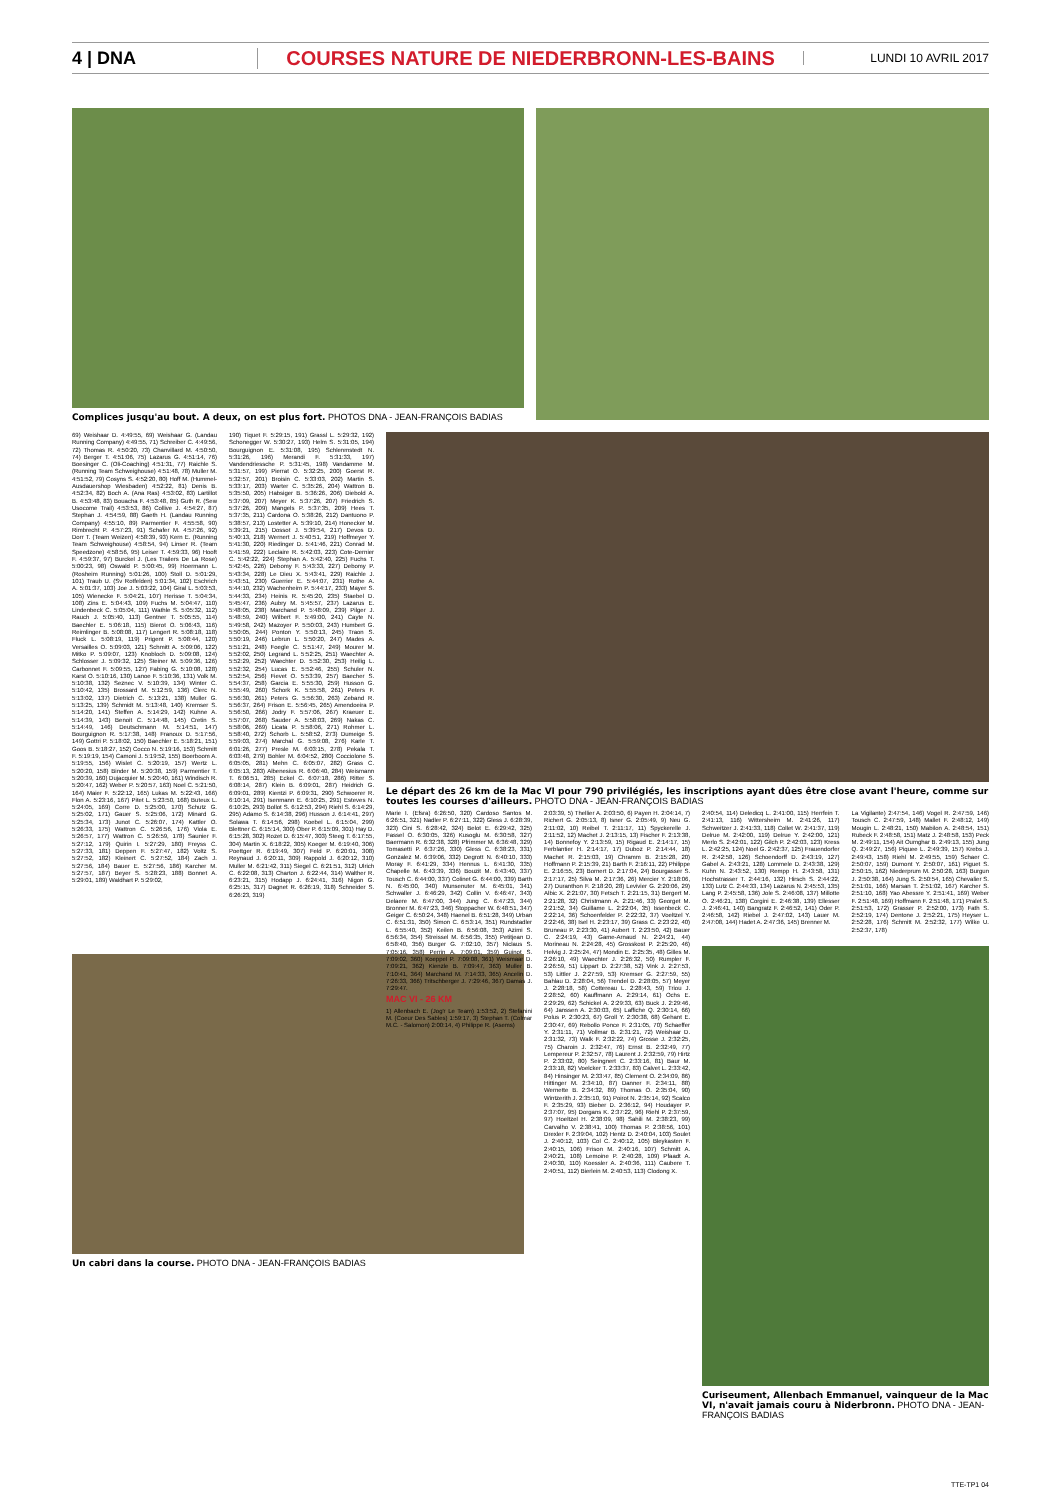4 | DNA
COURSES NATURE DE NIEDERBRONN-LES-BAINS
LUNDI 10 AVRIL 2017
Complices jusqu'au bout. A deux, on est plus fort. PHOTOS DNA - JEAN-FRANÇOIS BADIAS
69) Weishaar D. 4:49:55, 69) Weishaar G. (Landau Running Company) 4:49:55, 71) Schreiber C. 4:49:56, 72) Thomas R. 4:50:20, 73) Chanvillard M. 4:50:50, 74) Berger T. 4:51:06, 75) Lazarus G. 4:51:14, 76) Boesinger C. (Oli-Coaching) 4:51:31, 77) Raichle S. (Running Team Schweighouse) 4:51:48, 78) Muller M. 4:51:52, 79) Cosyns S. 4:52:20, 80) Hoff M. (Hummel-Ausdauershop Wiesbaden) 4:52:22, 81) Denis B. 4:52:34, 82) Boch A. (Ana Ras) 4:53:02, 83) Lartillot B. 4:53:48, 83) Bouacha F. 4:53:48, 85) Guth R. (Sew Usocome Trail) 4:53:53, 86) Collive J. 4:54:27, 87) Stephan J. 4:54:59, 88) Gaeth H. (Landau Running Company) 4:55:10, 89) Parmentier F. 4:55:58, 90) Rimbrecht P. 4:57:23, 91) Schafer M. 4:57:26, 92) Dorr T. (Team Weizen) 4:58:39, 93) Kern E. (Running Team Schweighouse) 4:58:54, 94) Linser R. (Team Speedzone) 4:58:56, 95) Leiser T. 4:59:33, 96) Hooft F. 4:59:37, 97) Burckel J. (Les Trailers De La Rose) 5:00:23, 98) Oswald P. 5:00:45, 99) Hoermann L. (Rosheim Running) 5:01:26, 100) Stoll D. 5:01:29, 101) Traub U. (Sv Rotfelden) 5:01:34, 102) Eschrich A. 5:01:37, 103) Joe J. 5:03:22, 104) Giral L. 5:03:53, 105) Wienecke F. 5:04:21, 107) Herisse T. 5:04:34, 108) Zins E. 5:04:43, 109) Fuchs M. 5:04:47, 110) Lindenbeck C. 5:05:04, 111) Wathle S. 5:05:32, 112) Rauch J. 5:05:40, 113) Gentner T. 5:05:55, 114) Baechler E. 5:06:18, 115) Bierot O. 5:06:43, 116) Reimlinger B. 5:08:08, 117) Lengert R. 5:08:18, 118) Fluck L. 5:08:19, 119) Prigent P. 5:08:44, 120) Versailles O. 5:09:03, 121) Schmitt A. 5:09:06, 122) Mitko P. 5:09:07, 123) Knobloch D. 5:09:08, 124) Schlosser J. 5:09:32, 125) Steiner M. 5:09:36, 126) Carbonnet F. 5:09:55, 127) Fabing G. 5:10:08, 128) Karst O. 5:10:16, 130) Lanoe F. 5:10:36, 131) Volk M. 5:10:38, 132) Seznec V. 5:10:39, 134) Winter C. 5:10:42, 135) Brossard M. 5:12:59, 136) Clerc N. 5:13:02, 137) Dietrich C. 5:13:21, 138) Muller G. 5:13:25, 139) Schmidt M. 5:13:48, 140) Kremser S. 5:14:20, 141) Steffen A. 5:14:29, 142) Kuhne A. 5:14:39, 143) Benoit C. 5:14:48, 145) Cretin S. 5:14:49, 146) Deutschmann M. 5:14:51, 147) Bourguignon R. 5:17:38, 148) Franoux D. 5:17:56, 149) Gottri P. 5:18:02, 150) Baechler E. 5:18:21, 151) Goos B. 5:18:27, 152) Cocco N. 5:19:16, 153) Schmitt F. 5:19:19, 154) Camoni J. 5:19:52, 155) Boerboom A. 5:19:55, 156) Wislet C. 5:20:19, 157) Wertz L. 5:20:20, 158) Binder M. 5:20:38, 159) Parmentier T. 5:20:39, 160) Dujacquier M. 5:20:40, 161) Windisch R. 5:20:47, 162) Weber P. 5:20:57, 163) Noel C. 5:21:50, 164) Maier F. 5:22:12, 165) Lukas M. 5:22:43, 166) Flon A. 5:23:16, 167) Pitet L. 5:23:50, 168) Buteux L. 5:24:05, 169) Corre D. 5:25:00, 170) Schutz G. 5:25:02, 171) Gauer S. 5:25:06, 172) Minard G. 5:25:34, 173) Junot C. 5:26:07, 174) Kattler O. 5:26:33, 175) Wattron C. 5:26:56, 176) Viola E. 5:26:57, 177) Wattron C. 5:26:59, 178) Saunier F. 5:27:12, 179) Quirin I. 5:27:29, 180) Freyss C. 5:27:33, 181) Deppen F. 5:27:47, 182) Voltz S. 5:27:52, 182) Kleinert C. 5:27:52, 184) Zach J. 5:27:56, 184) Bauer E. 5:27:56, 186) Karcher M. 5:27:57, 187) Beyer S. 5:28:23, 188) Bonnet A. 5:29:01, 189) Waldhart P. 5:29:02,
190) Tiquet F. 5:29:15, 191) Grassl L. 5:29:32, 192) Schonegger W. 5:30:27, 193) Helm S. 5:31:05, 194) Bourguignon E. 5:31:08, 195) Schlenmstedt N. 5:31:26, 196) Merandi F. 5:31:33, 197) Vandendriessche P. 5:31:45, 198) Vandamme M. 5:31:57, 199) Pierrat O. 5:32:25, 200) Goerst R. 5:32:57, 201) Broisin C. 5:33:03, 202) Martin S. 5:33:17, 203) Warter C. 5:35:26, 204) Wattron B. 5:35:50, 205) Habsiger B. 5:36:26, 206) Diebold A. 5:37:09, 207) Meyer K. 5:37:26, 207) Friedrich S. 5:37:26, 209) Mangels P. 5:37:35, 209) Hees T. 5:37:35, 211) Cardona O. 5:38:26, 212) Dantuono P. 5:38:57, 213) Lostetter A. 5:39:10, 214) Honecker M. 5:39:21, 215) Dossot J. 5:39:54, 217) Devos D. 5:40:13, 218) Wernert J. 5:40:51, 219) Hoffmeyer Y. 5:41:30, 220) Riedinger D. 5:41:46, 221) Conrad M. 5:41:59, 222) Leclaire R. 5:42:03, 223) Cote-Dernier C. 5:42:22, 224) Stephan A. 5:42:40, 225) Fuchs T. 5:42:45, 226) Debomy F. 5:43:33, 227) Debomy P. 5:43:34, 228) Le Dieu X. 5:43:41, 229) Raichle J. 5:43:51, 230) Guerrier E. 5:44:07, 231) Rothe A. 5:44:10, 232) Wachenheim P. 5:44:17, 233) Mayer S. 5:44:33, 234) Heinis R. 5:45:20, 235) Staebel D. 5:45:47, 236) Aubry M. 5:45:57, 237) Lazarus E. 5:48:05, 238) Marchand P. 5:48:09, 239) Pilger J. 5:48:59, 240) Wilbert F. 5:49:00, 241) Cayte N. 5:49:58, 242) Mazoyer P. 5:50:03, 243) Humbert G. 5:50:05, 244) Ponton Y. 5:50:13, 245) Traon S. 5:50:19, 246) Lebrun L. 5:50:20, 247) Mades A. 5:51:21, 248) Foegle C. 5:51:47, 249) Mourer M. 5:52:02, 250) Legrand L. 5:52:25, 251) Waechter A. 5:52:29, 252) Waechter D. 5:52:30, 253) Heilig L. 5:52:32, 254) Lucas E. 5:52:46, 255) Schuler N. 5:52:54, 256) Fievet O. 5:53:39, 257) Baecher S. 5:54:37, 258) Garcia E. 5:55:30, 259) Husson G. 5:55:49, 260) Schork K. 5:55:58, 261) Peters F. 5:56:30, 261) Peters G. 5:56:30, 263) Zeband R. 5:56:37, 264) Frison E. 5:56:45, 265) Amendoeira P. 5:56:50, 266) Jodry F. 5:57:06, 267) Kraeuer E. 5:57:07, 268) Sauder A. 5:58:03, 269) Nakas C. 5:58:06, 269) Licata P. 5:58:06, 271) Rohmer L. 5:58:40, 272) Schorb L. 5:58:52, 273) Dumeige S. 5:59:03, 274) Marchal G. 5:59:08, 276) Karle T. 6:01:26, 277) Presle M. 6:03:15, 278) Pekala T. 6:03:48, 279) Bohler M. 6:04:52, 280) Cocciolone S. 6:05:05, 281) Mehn C. 6:05:07, 282) Grass C. 6:05:13, 283) Albenesius R. 6:06:40, 284) Weismann T. 6:06:51, 285) Eckel C. 6:07:18, 286) Ritter S. 6:08:14, 287) Klein B. 6:09:01, 287) Heidrich G. 6:09:01, 289) Kientzi P. 6:09:31, 290) Schwoerer R. 6:10:14, 291) Isenmann E. 6:10:25, 291) Esteves N. 6:10:25, 293) Bollot S. 6:12:53, 294) Riehl S. 6:14:29, 295) Adamo S. 6:14:38, 296) Husson J. 6:14:41, 297) Solawa T. 6:14:56, 298) Koebel L. 6:15:04, 299) Blettner C. 6:15:14, 300) Ober P. 6:15:09, 301) Hay D. 6:15:28, 302) Rozet D. 6:15:47, 303) Steeg T. 6:17:55, 304) Martin X. 6:18:22, 305) Koeger M. 6:19:40, 306) Poettger R. 6:19:49, 307) Feld P. 6:20:01, 308) Reynaud J. 6:20:11, 309) Rappold J. 6:20:12, 310) Muller M. 6:21:42, 311) Siegel C. 6:21:51, 312) Ulrich C. 6:22:08, 313) Charton J. 6:22:44, 314) Walther R. 6:23:21, 315) Hodapp J. 6:24:41, 316) Nigon G. 6:25:15, 317) Dagnet R. 6:26:19, 318) Schneider S. 6:26:23, 319)
Le départ des 26 km de la Mac VI pour 790 privilégiés, les inscriptions ayant dûes être close avant l'heure, comme sur toutes les courses d'ailleurs. PHOTO DNA - JEAN-FRANÇOIS BADIAS
Marie I. (Efsra) 6:26:50, 320) Cardoso Santos M. 6:26:51, 321) Nadler P. 6:27:11, 322) Gless J. 6:28:39, 323) Cini S. 6:28:42, 324) Belot E. 6:29:42, 325) Fassel O. 6:30:05, 326) Kusoglu M. 6:30:58, 327) Baermann R. 6:32:38, 328) Pfrimmer M. 6:36:48, 329) Tomasetti P. 6:37:26, 330) Gless C. 6:38:23, 331) Gonzalez M. 6:39:06, 332) Degrott N. 6:40:10, 333) Moray F. 6:41:29, 334) Hennus L. 6:41:30, 335) Chapelle M. 6:43:39, 336) Bouzit M. 6:43:40, 337) Tousch C. 6:44:00, 337) Colinet G. 6:44:00, 339) Barth N. 6:45:00, 340) Munsenuter M. 6:45:01, 341) Schwaller J. 6:46:29, 342) Collin V. 6:46:47, 343) Delaere M. 6:47:00, 344) Jung C. 6:47:23, 344) Bronner M. 6:47:23, 346) Stoppacher W. 6:48:51, 347) Geiger C. 6:50:24, 348) Haenel B. 6:51:28, 349) Urban C. 6:51:31, 350) Simon C. 6:53:14, 351) Rundstadler L. 6:55:40, 352) Keilen B. 6:56:08, 353) Azimi S. 6:56:34, 354) Streissel M. 6:56:35, 355) Petitjean D. 6:58:40, 356) Burger G. 7:02:10, 357) Niclaus S. 7:05:16, 358) Perrin A. 7:09:01, 359) Guinot S. 7:09:02, 360) Koeppel P. 7:09:08, 361) Weismaar D. 7:09:21, 362) Kienzle B. 7:09:47, 363) Muller B. 7:10:41, 364) Marchand M. 7:14:33, 365) Ancelin D. 7:26:33, 366) Tritschberger J. 7:29:46, 367) Damas J. 7:29:47.
MAC VI - 26 KM
1) Allenbach E. (Jog'r Le Team) 1:53:52, 2) Stefanini M. (Coeur Des Sables) 1:59:17, 3) Stephan T. (Colmar M.C. - Salomon) 2:00:14, 4) Philippe R. (Asems)
2:03:39, 5) Thellier A. 2:03:50, 6) Payen H. 2:04:14, 7) Richert G. 2:05:13, 8) Isner G. 2:05:49, 9) Neu G. 2:11:02, 10) Reibel T. 2:11:17, 11) Spyckerelle J. 2:11:52, 12) Machet J. 2:13:15, 13) Fischer F. 2:13:38, 14) Bonnefoy Y. 2:13:59, 15) Rigaud E. 2:14:17, 15) Ferblantier H. 2:14:17, 17) Duboz P. 2:14:44, 18) Machet R. 2:15:03, 19) Chramm B. 2:15:28, 20) Hoffmann P. 2:15:39, 21) Barth F. 2:16:11, 22) Philippe E. 2:16:55, 23) Bornert D. 2:17:04, 24) Bourgasser S. 2:17:17, 25) Silva M. 2:17:36, 26) Mercier Y. 2:18:06, 27) Duranthon F. 2:18:20, 28) Levivier G. 2:20:06, 29) Albic X. 2:21:07, 30) Fetsch T. 2:21:15, 31) Bergert M. 2:21:28, 32) Christmann A. 2:21:46, 33) Georget M. 2:21:52, 34) Guillame L. 2:22:04, 35) Issenbeck C. 2:22:14, 36) Schoenfelder P. 2:22:32, 37) Voeltzel Y. 2:22:46, 38) Isel H. 2:23:17, 39) Grass C. 2:23:22, 40) Bruneau P. 2:23:30, 41) Aubert T. 2:23:50, 42) Bauer C. 2:24:19, 43) Game-Arnaud N. 2:24:21, 44) Morineau N. 2:24:28, 45) Grosskost P. 2:25:20, 46) Helvig J. 2:25:24, 47) Mondin E. 2:25:35, 48) Gilles M. 2:26:10, 49) Waechter J. 2:26:32, 50) Rumpler F. 2:26:59, 51) Lippart D. 2:27:38, 52) Vink J. 2:27:53, 53) Littler J. 2:27:59, 53) Kremser G. 2:27:59, 55) Bahlau D. 2:28:04, 56) Trendel D. 2:28:05, 57) Meyer J. 2:28:18, 58) Cottereau L. 2:28:43, 59) Triou J. 2:28:52, 60) Kauffmann A. 2:29:14, 61) Ochs E. 2:29:29, 62) Schickel A. 2:29:33, 63) Buck J. 2:29:46, 64) Janssen A. 2:30:03, 65) Laffiche Q. 2:30:14, 66) Polus P. 2:30:23, 67) Groll Y. 2:30:38, 68) Gehant E. 2:30:47, 69) Rebollo Ponce F. 2:31:05, 70) Schaeffer Y. 2:31:11, 71) Vollmar B. 2:31:21, 72) Weishaar D. 2:31:32, 73) Walk F. 2:32:22, 74) Grosse J. 2:32:25, 75) Charoin J. 2:32:47, 76) Ernst B. 2:32:49, 77) Lempereur P. 2:32:57, 78) Laurent J. 2:32:59, 79) Hirtz P. 2:33:02, 80) Seingnert C. 2:33:16, 81) Baur M. 2:33:18, 82) Voelcker T. 2:33:37, 83) Calvet L. 2:33:42, 84) Hinsinger M. 2:33:47, 85) Clement O. 2:34:09, 86) Hittinger M. 2:34:10, 87) Danner F. 2:34:11, 88) Wernette B. 2:34:32, 89) Thomas O. 2:35:04, 90) Wintzerith J. 2:35:10, 91) Poirot N. 2:35:14, 92) Scalco F. 2:35:29, 93) Bieber D. 2:36:12, 94) Houdayer P. 2:37:07, 95) Dorgans K. 2:37:22, 96) Riehl P. 2:37:59, 97) Hoeltzel H. 2:38:09, 98) Sahili M. 2:38:23, 99) Carvalho V. 2:38:41, 100) Thomas P. 2:38:56, 101) Drexler F. 2:39:04, 102) Hentz D. 2:40:04, 103) Soulet J. 2:40:12, 103) Col C. 2:40:12, 105) Bleykasten F. 2:40:15, 106) Frison M. 2:40:16, 107) Schmitt A. 2:40:21, 108) Lemoine P. 2:40:28, 109) Pfaadt A. 2:40:30, 110) Koessler A. 2:40:36, 111) Caubere T. 2:40:51, 112) Bierlein M. 2:40:53, 113) Clodong X.
2:40:54, 114) Deledicq L. 2:41:00, 115) Herrfein T. 2:41:13, 116) Wittersheim M. 2:41:26, 117) Schweitzer J. 2:41:33, 118) Collet W. 2:41:37, 119) Delrue M. 2:42:00, 119) Delrue Y. 2:42:00, 121) Merlo S. 2:42:01, 122) Gilch P. 2:42:03, 123) Kress L. 2:42:25, 124) Noel G. 2:42:37, 125) Frauendorfer R. 2:42:58, 126) Schoendorff D. 2:43:19, 127) Gabel A. 2:43:21, 128) Lommele D. 2:43:38, 129) Kuhn N. 2:43:52, 130) Rempp H. 2:43:58, 131) Hochstrasser T. 2:44:16, 132) Hirsch S. 2:44:22, 133) Lutz C. 2:44:33, 134) Lazarus N. 2:45:53, 135) Lang P. 2:45:58, 136) Jole S. 2:46:08, 137) Millotte O. 2:46:21, 138) Corgini E. 2:46:38, 139) Ellesser J. 2:46:41, 140) Bangratz F. 2:46:52, 141) Oder P. 2:46:58, 142) Riebel J. 2:47:02, 143) Lauer M. 2:47:08, 144) Hadet A. 2:47:36, 145) Brenner M.
La Vigilante) 2:47:54, 146) Vogel R. 2:47:59, 146) Tousch C. 2:47:59, 148) Mallet F. 2:48:12, 149) Mougin L. 2:48:21, 150) Mabilon A. 2:48:54, 151) Rubeck F. 2:48:58, 151) Matz J. 2:48:58, 153) Peck M. 2:49:11, 154) Ait Oumghar B. 2:49:13, 155) Jung Q. 2:49:27, 156) Piquee L. 2:49:39, 157) Krebs J. 2:49:43, 158) Riehl M. 2:49:55, 159) Schaer C. 2:50:07, 159) Dumont Y. 2:50:07, 161) Piguet S. 2:50:15, 162) Niederprum M. 2:50:28, 163) Burgun J. 2:50:38, 164) Jung S. 2:50:54, 165) Chevalier S. 2:51:01, 166) Marsan T. 2:51:02, 167) Karcher S. 2:51:10, 168) Yao Abessre Y. 2:51:41, 169) Weber F. 2:51:48, 169) Hoffmann F. 2:51:48, 171) Pralet S. 2:51:53, 172) Grasser P. 2:52:00, 173) Fath S. 2:52:19, 174) Dentone J. 2:52:21, 175) Heyser L. 2:52:28, 176) Schmitt M. 2:52:32, 177) Wilke U. 2:52:37, 178)
Curiseument, Allenbach Emmanuel, vainqueur de la Mac VI, n'avait jamais couru à Niderbronn. PHOTO DNA - JEAN-FRANÇOIS BADIAS
Un cabri dans la course. PHOTO DNA - JEAN-FRANÇOIS BADIAS
TTE-TP1 04